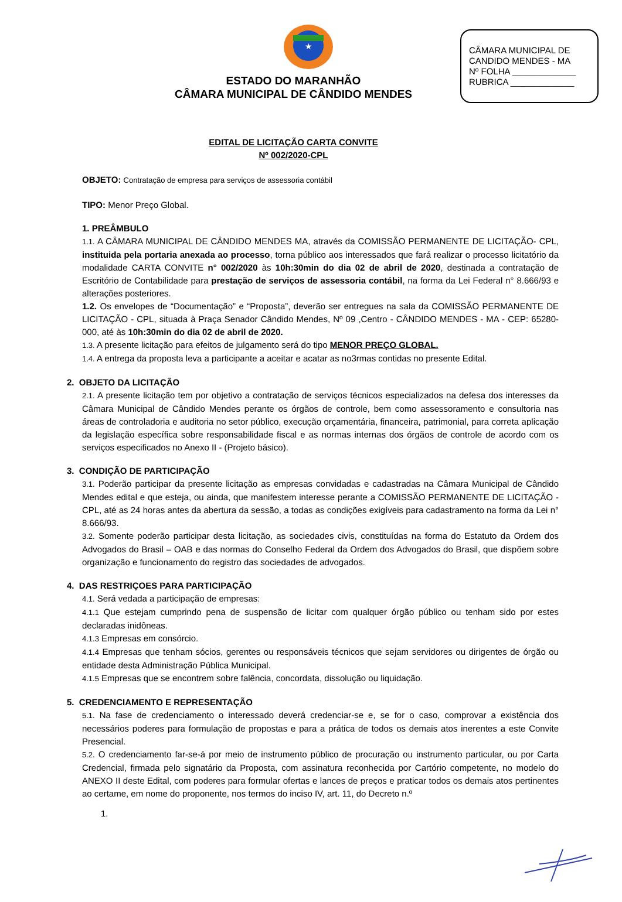CÂMARA MUNICIPAL DE
CANDIDO MENDES - MA
Nº FOLHA _____________
RUBRICA _____________
★
ESTADO DO MARANHÃO
CÂMARA MUNICIPAL DE CÂNDIDO MENDES
EDITAL DE LICITAÇÃO CARTA CONVITE
Nº 002/2020-CPL
OBJETO: Contratação de empresa para serviços de assessoria contábil
TIPO: Menor Preço Global.
1. PREÂMBULO
1.1. A CÂMARA MUNICIPAL DE CÂNDIDO MENDES MA, através da COMISSÃO PERMANENTE DE LICITAÇÃO- CPL, instituida pela portaria anexada ao processo, torna público aos interessados que fará realizar o processo licitatório da modalidade CARTA CONVITE n° 002/2020 às 10h:30min do dia 02 de abril de 2020, destinada a contratação de Escritório de Contabilidade para prestação de serviços de assessoria contábil, na forma da Lei Federal n° 8.666/93 e alterações posteriores.
1.2. Os envelopes de “Documentação” e “Proposta”, deverão ser entregues na sala da COMISSÃO PERMANENTE DE LICITAÇÃO - CPL, situada à Praça Senador Cândido Mendes, Nº 09 ,Centro - CÂNDIDO MENDES - MA - CEP: 65280-000, até às 10h:30min do dia 02 de abril de 2020.
1.3. A presente licitação para efeitos de julgamento será do tipo MENOR PREÇO GLOBAL.
1.4. A entrega da proposta leva a participante a aceitar e acatar as no3rmas contidas no presente Edital.
2. OBJETO DA LICITAÇÃO
2.1. A presente licitação tem por objetivo a contratação de serviços técnicos especializados na defesa dos interesses da Câmara Municipal de Cândido Mendes perante os órgãos de controle, bem como assessoramento e consultoria nas áreas de controladoria e auditoria no setor público, execução orçamentária, financeira, patrimonial, para correta aplicação da legislação específica sobre responsabilidade fiscal e as normas internas dos órgãos de controle de acordo com os serviços especificados no Anexo II - (Projeto básico).
3. CONDIÇÃO DE PARTICIPAÇÃO
3.1. Poderão participar da presente licitação as empresas convidadas e cadastradas na Câmara Municipal de Cândido Mendes edital e que esteja, ou ainda, que manifestem interesse perante a COMISSÃO PERMANENTE DE LICITAÇÃO - CPL, até as 24 horas antes da abertura da sessão, a todas as condições exigíveis para cadastramento na forma da Lei n° 8.666/93.
3.2. Somente poderão participar desta licitação, as sociedades civis, constituídas na forma do Estatuto da Ordem dos Advogados do Brasil – OAB e das normas do Conselho Federal da Ordem dos Advogados do Brasil, que dispõem sobre organização e funcionamento do registro das sociedades de advogados.
4. DAS RESTRIÇOES PARA PARTICIPAÇÃO
4.1. Será vedada a participação de empresas:
4.1.1 Que estejam cumprindo pena de suspensão de licitar com qualquer órgão público ou tenham sido por estes declaradas inidôneas.
4.1.3 Empresas em consórcio.
4.1.4 Empresas que tenham sócios, gerentes ou responsáveis técnicos que sejam servidores ou dirigentes de órgão ou entidade desta Administração Pública Municipal.
4.1.5 Empresas que se encontrem sobre falência, concordata, dissolução ou liquidação.
5. CREDENCIAMENTO E REPRESENTAÇÃO
5.1. Na fase de credenciamento o interessado deverá credenciar-se e, se for o caso, comprovar a existência dos necessários poderes para formulação de propostas e para a prática de todos os demais atos inerentes a este Convite Presencial.
5.2. O credenciamento far-se-á por meio de instrumento público de procuração ou instrumento particular, ou por Carta Credencial, firmada pelo signatário da Proposta, com assinatura reconhecida por Cartório competente, no modelo do ANEXO II deste Edital, com poderes para formular ofertas e lances de preços e praticar todos os demais atos pertinentes ao certame, em nome do proponente, nos termos do inciso IV, art. 11, do Decreto n.º
1.